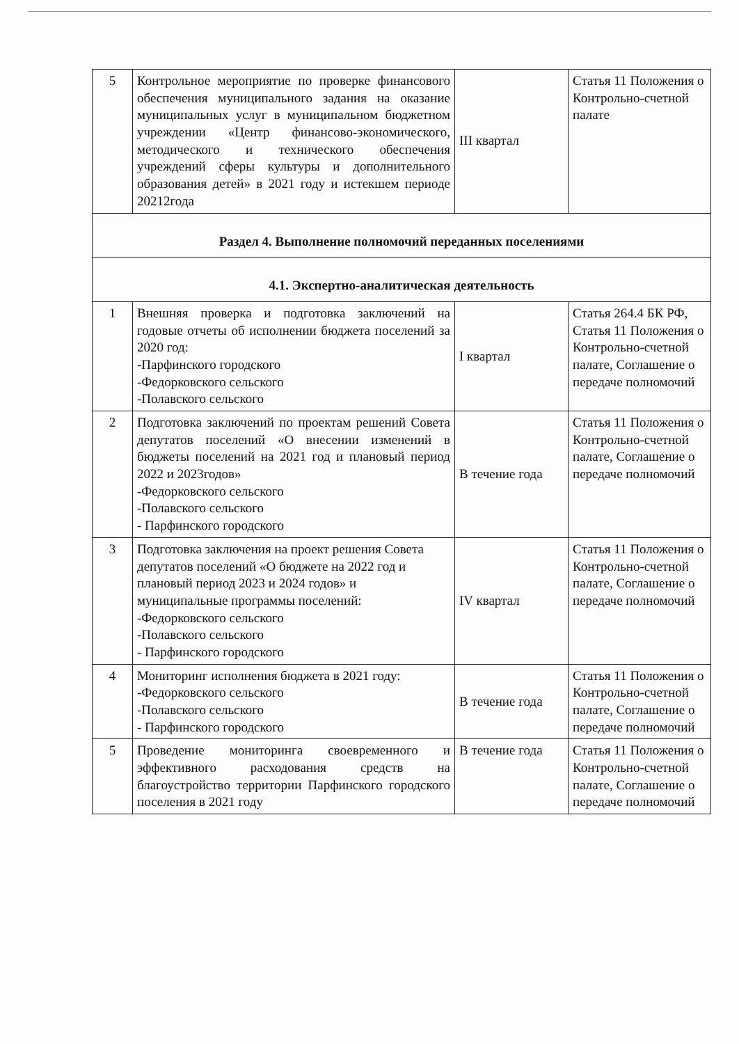| 5 | Контрольное мероприятие по проверке финансового обеспечения муниципального задания на оказание муниципальных услуг в муниципальном бюджетном учреждении «Центр финансово-экономического, методического и технического обеспечения учреждений сферы культуры и дополнительного образования детей» в 2021 году и истекшем периоде 20212года | III квартал | Статья 11 Положения о Контрольно-счетной палате |
| Раздел 4. Выполнение полномочий переданных поселениями | | | |
| 4.1. Экспертно-аналитическая деятельность | | | |
| 1 | Внешняя проверка и подготовка заключений на годовые отчеты об исполнении бюджета поселений за 2020 год: -Парфинского городского -Федорковского сельского -Полавского сельского | I квартал | Статья 264.4 БК РФ, Статья 11 Положения о Контрольно-счетной палате, Соглашение о передаче полномочий |
| 2 | Подготовка заключений по проектам решений Совета депутатов поселений «О внесении изменений в бюджеты поселений на 2021 год и плановый период 2022 и 2023годов» -Федорковского сельского -Полавского сельского - Парфинского городского | В течение года | Статья 11 Положения о Контрольно-счетной палате, Соглашение о передаче полномочий |
| 3 | Подготовка заключения на проект решения Совета депутатов поселений «О бюджете на 2022 год и плановый период 2023 и 2024 годов» и муниципальные программы поселений: -Федорковского сельского -Полавского сельского - Парфинского городского | IV квартал | Статья 11 Положения о Контрольно-счетной палате, Соглашение о передаче полномочий |
| 4 | Мониторинг исполнения бюджета в 2021 году: -Федорковского сельского -Полавского сельского - Парфинского городского | В течение года | Статья 11 Положения о Контрольно-счетной палате, Соглашение о передаче полномочий |
| 5 | Проведение мониторинга своевременного и эффективного расходования средств на благоустройство территории Парфинского городского поселения в 2021 году | В течение года | Статья 11 Положения о Контрольно-счетной палате, Соглашение о передаче полномочий |